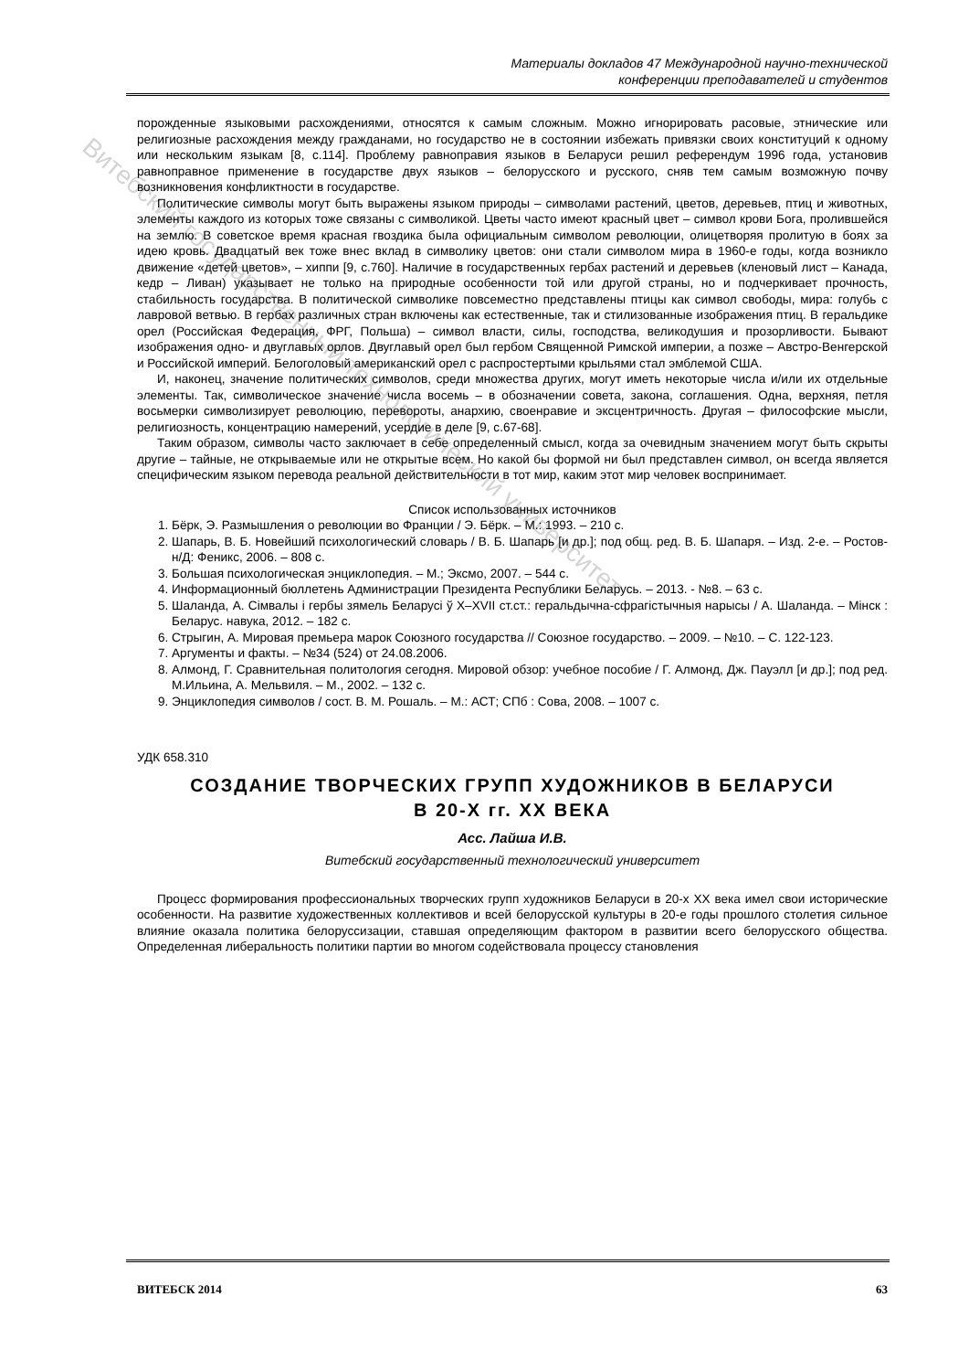Витебский государственный технологический университет
Материалы докладов 47 Международной научно-технической
конференции преподавателей и студентов
порожденные языковыми расхождениями, относятся к самым сложным. Можно игнорировать расовые, этнические или религиозные расхождения между гражданами, но государство не в состоянии избежать привязки своих конституций к одному или нескольким языкам [8, с.114]. Проблему равноправия языков в Беларуси решил референдум 1996 года, установив равноправное применение в государстве двух языков – белорусского и русского, сняв тем самым возможную почву возникновения конфликтности в государстве.
Политические символы могут быть выражены языком природы – символами растений, цветов, деревьев, птиц и животных, элементы каждого из которых тоже связаны с символикой. Цветы часто имеют красный цвет – символ крови Бога, пролившейся на землю. В советское время красная гвоздика была официальным символом революции, олицетворяя пролитую в боях за идею кровь. Двадцатый век тоже внес вклад в символику цветов: они стали символом мира в 1960-е годы, когда возникло движение «детей цветов», – хиппи [9, с.760]. Наличие в государственных гербах растений и деревьев (кленовый лист – Канада, кедр – Ливан) указывает не только на природные особенности той или другой страны, но и подчеркивает прочность, стабильность государства. В политической символике повсеместно представлены птицы как символ свободы, мира: голубь с лавровой ветвью. В гербах различных стран включены как естественные, так и стилизованные изображения птиц. В геральдике орел (Российская Федерация, ФРГ, Польша) – символ власти, силы, господства, великодушия и прозорливости. Бывают изображения одно- и двуглавых орлов. Двуглавый орел был гербом Священной Римской империи, а позже – Австро-Венгерской и Российской империй. Белоголовый американский орел с распростертыми крыльями стал эмблемой США.
И, наконец, значение политических символов, среди множества других, могут иметь некоторые числа и/или их отдельные элементы. Так, символическое значение числа восемь – в обозначении совета, закона, соглашения. Одна, верхняя, петля восьмерки символизирует революцию, перевороты, анархию, своенравие и эксцентричность. Другая – философские мысли, религиозность, концентрацию намерений, усердие в деле [9, с.67-68].
Таким образом, символы часто заключает в себе определенный смысл, когда за очевидным значением могут быть скрыты другие – тайные, не открываемые или не открытые всем. Но какой бы формой ни был представлен символ, он всегда является специфическим языком перевода реальной действительности в тот мир, каким этот мир человек воспринимает.
Список использованных источников
1. Бёрк, Э. Размышления о революции во Франции / Э. Бёрк. – М.: 1993. – 210 с.
2. Шапарь, В. Б. Новейший психологический словарь / В. Б. Шапарь [и др.]; под общ. ред. В. Б. Шапаря. – Изд. 2-е. – Ростов-н/Д: Феникс, 2006. – 808 с.
3. Большая психологическая энциклопедия. – М.; Эксмо, 2007. – 544 с.
4. Информационный бюллетень Администрации Президента Республики Беларусь. – 2013. - №8. – 63 с.
5. Шаланда, А. Сімвалы і гербы зямель Беларусі ў X–XVII ст.ст.: геральдычна-сфрагістычныя нарысы / А. Шаланда. – Мінск : Беларус. навука, 2012. – 182 с.
6. Стрыгин, А. Мировая премьера марок Союзного государства // Союзное государство. – 2009. – №10. – С. 122-123.
7. Аргументы и факты. – №34 (524) от 24.08.2006.
8. Алмонд, Г. Сравнительная политология сегодня. Мировой обзор: учебное пособие / Г. Алмонд, Дж. Пауэлл [и др.]; под ред. М.Ильина, А. Мельвиля. – М., 2002. – 132 с.
9. Энциклопедия символов / сост. В. М. Рошаль. – М.: АСТ; СПб : Сова, 2008. – 1007 с.
УДК 658.310
СОЗДАНИЕ ТВОРЧЕСКИХ ГРУПП ХУДОЖНИКОВ В БЕЛАРУСИ
В 20-Х гг. ХХ ВЕКА
Асс. Лайша И.В.
Витебский государственный технологический университет
Процесс формирования профессиональных творческих групп художников Беларуси в 20-х XX века имел свои исторические особенности. На развитие художественных коллективов и всей белорусской культуры в 20-е годы прошлого столетия сильное влияние оказала политика белоруссизации, ставшая определяющим фактором в развитии всего белорусского общества. Определенная либеральность политики партии во многом содействовала процессу становления
ВИТЕБСК 2014 63